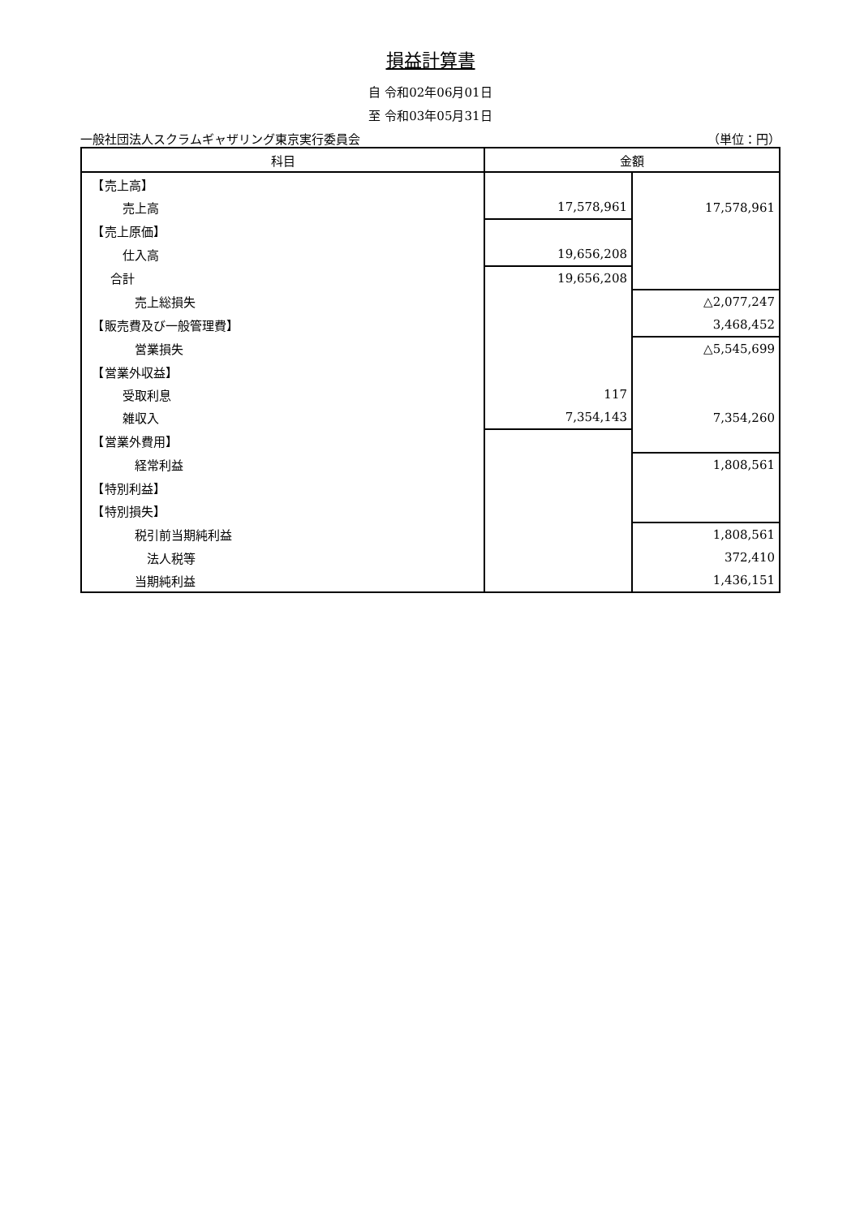損益計算書
自 令和02年06月01日
至 令和03年05月31日
一般社団法人スクラムギャザリング東京実行委員会 （単位：円）
| 科目 | 金額 | |
| --- | --- | --- |
| 【売上高】 | | |
| 売上高 | 17,578,961 | 17,578,961 |
| 【売上原価】 | | |
| 仕入高 | 19,656,208 | |
| 合計 | 19,656,208 | |
| 売上総損失 | | △2,077,247 |
| 【販売費及び一般管理費】 | | 3,468,452 |
| 営業損失 | | △5,545,699 |
| 【営業外収益】 | | |
| 受取利息 | 117 | |
| 雑収入 | 7,354,143 | 7,354,260 |
| 【営業外費用】 | | |
| 経常利益 | | 1,808,561 |
| 【特別利益】 | | |
| 【特別損失】 | | |
| 税引前当期純利益 | | 1,808,561 |
| 法人税等 | | 372,410 |
| 当期純利益 | | 1,436,151 |